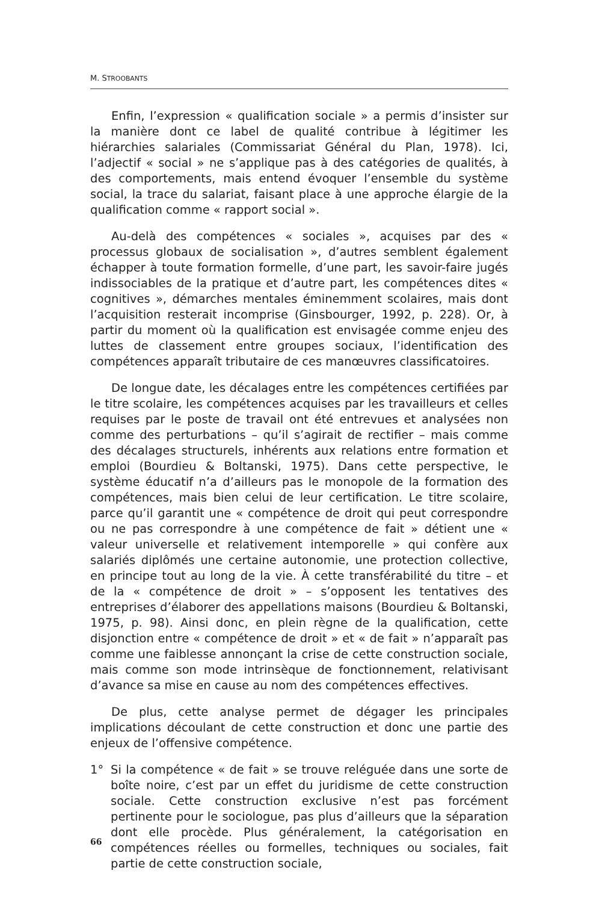M. STROOBANTS
Enfin, l’expression « qualification sociale » a permis d’insister sur la manière dont ce label de qualité contribue à légitimer les hiérarchies salariales (Commissariat Général du Plan, 1978). Ici, l’adjectif « social » ne s’applique pas à des catégories de qualités, à des comportements, mais entend évoquer l’ensemble du système social, la trace du salariat, faisant place à une approche élargie de la qualification comme « rapport social ».
Au-delà des compétences « sociales », acquises par des « processus globaux de socialisation », d’autres semblent également échapper à toute formation formelle, d’une part, les savoir-faire jugés indissociables de la pratique et d’autre part, les compétences dites « cognitives », démarches mentales éminemment scolaires, mais dont l’acquisition resterait incomprise (Ginsbourger, 1992, p. 228). Or, à partir du moment où la qualification est envisagée comme enjeu des luttes de classement entre groupes sociaux, l’identification des compétences apparaît tributaire de ces manœuvres classificatoires.
De longue date, les décalages entre les compétences certifiées par le titre scolaire, les compétences acquises par les travailleurs et celles requises par le poste de travail ont été entrevues et analysées non comme des perturbations – qu’il s’agirait de rectifier – mais comme des décalages structurels, inhérents aux relations entre formation et emploi (Bourdieu & Boltanski, 1975). Dans cette perspective, le système éducatif n’a d’ailleurs pas le monopole de la formation des compétences, mais bien celui de leur certification. Le titre scolaire, parce qu’il garantit une « compétence de droit qui peut correspondre ou ne pas correspondre à une compétence de fait » détient une « valeur universelle et relativement intemporelle » qui confère aux salariés diplômés une certaine autonomie, une protection collective, en principe tout au long de la vie. À cette transférabilité du titre – et de la « compétence de droit » – s’opposent les tentatives des entreprises d’élaborer des appellations maisons (Bourdieu & Boltanski, 1975, p. 98). Ainsi donc, en plein règne de la qualification, cette disjonction entre « compétence de droit » et « de fait » n’apparaît pas comme une faiblesse annonçant la crise de cette construction sociale, mais comme son mode intrinsèque de fonctionnement, relativisant d’avance sa mise en cause au nom des compétences effectives.
De plus, cette analyse permet de dégager les principales implications découlant de cette construction et donc une partie des enjeux de l’offensive compétence.
1° Si la compétence « de fait » se trouve reléguée dans une sorte de boîte noire, c’est par un effet du juridisme de cette construction sociale. Cette construction exclusive n’est pas forcément pertinente pour le sociologue, pas plus d’ailleurs que la séparation dont elle procède. Plus généralement, la catégorisation en compétences réelles ou formelles, techniques ou sociales, fait partie de cette construction sociale,
66